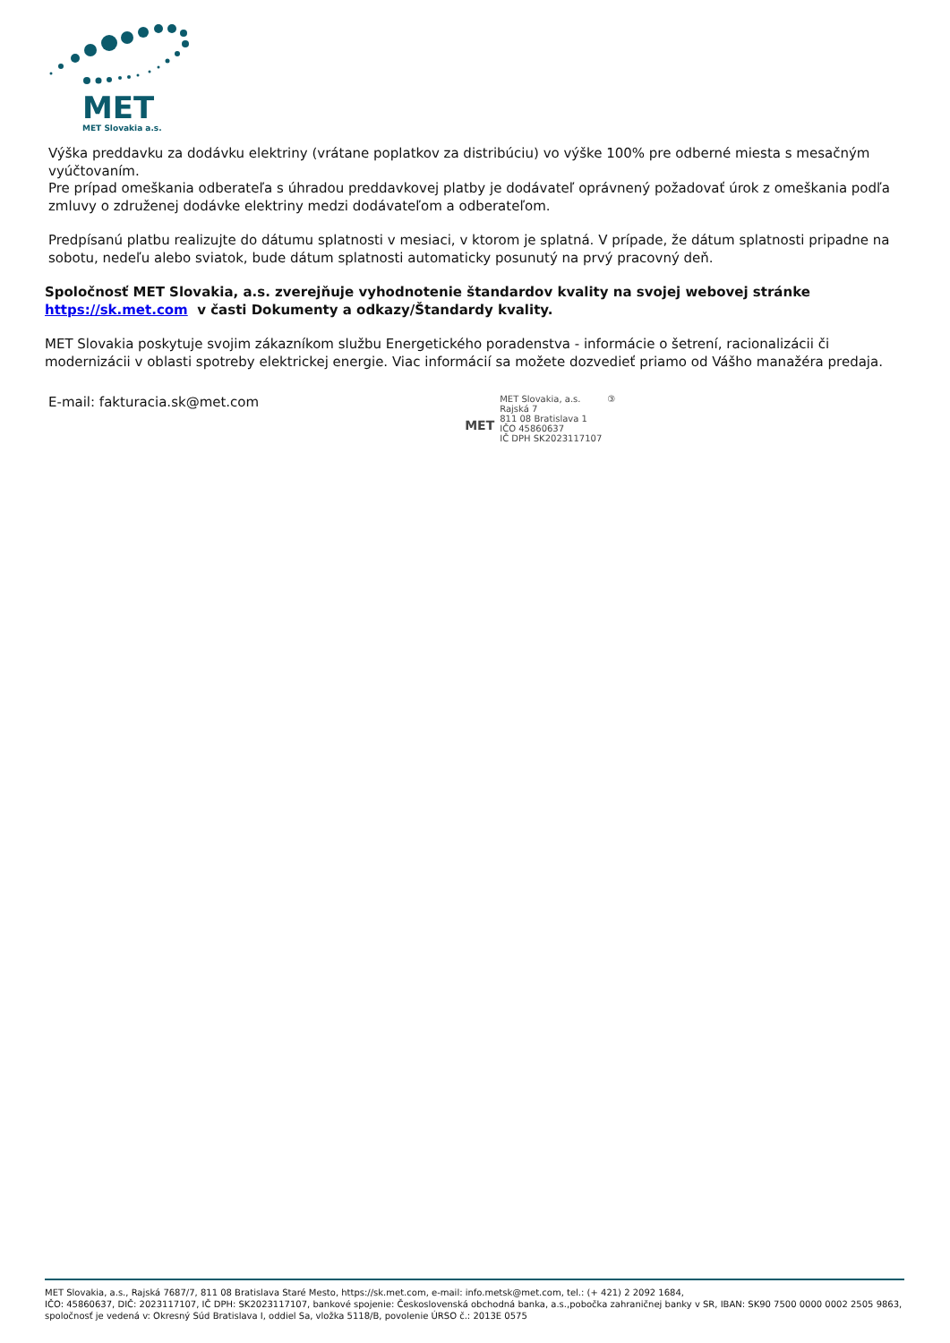MET
MET Slovakia a.s.
Výška preddavku za dodávku elektriny (vrátane poplatkov za distribúciu) vo výške 100% pre odberné miesta s mesačným vyúčtovaním.
Pre prípad omeškania odberateľa s úhradou preddavkovej platby je dodávateľ oprávnený požadovať úrok z omeškania podľa zmluvy o združenej dodávke elektriny medzi dodávateľom a odberateľom.
Predpísanú platbu realizujte do dátumu splatnosti v mesiaci, v ktorom je splatná. V prípade, že dátum splatnosti pripadne na sobotu, nedeľu alebo sviatok, bude dátum splatnosti automaticky posunutý na prvý pracovný deň.
Spoločnosť MET Slovakia, a.s. zverejňuje vyhodnotenie štandardov kvality na svojej webovej stránke https://sk.met.com v časti Dokumenty a odkazy/Štandardy kvality.
MET Slovakia poskytuje svojim zákazníkom službu Energetického poradenstva - informácie o šetrení, racionalizácii či modernizácii v oblasti spotreby elektrickej energie. Viac informácií sa možete dozvedieť priamo od Vášho manažéra predaja.
E-mail: fakturacia.sk@met.com
MET
MET Slovakia, a.s.
Rajská 7
811 08 Bratislava 1
IČO 45860637
IČ DPH SK2023117107
③
MET Slovakia, a.s., Rajská 7687/7, 811 08 Bratislava Staré Mesto, https://sk.met.com, e-mail: info.metsk@met.com, tel.: (+ 421) 2 2092 1684,
IČO: 45860637, DIČ: 2023117107, IČ DPH: SK2023117107, bankové spojenie: Československá obchodná banka, a.s.,pobočka zahraničnej banky v SR, IBAN: SK90 7500 0000 0002 2505 9863, spoločnosť je vedená v: Okresný Súd Bratislava I, oddiel Sa, vložka 5118/B, povolenie ÚRSO č.: 2013E 0575